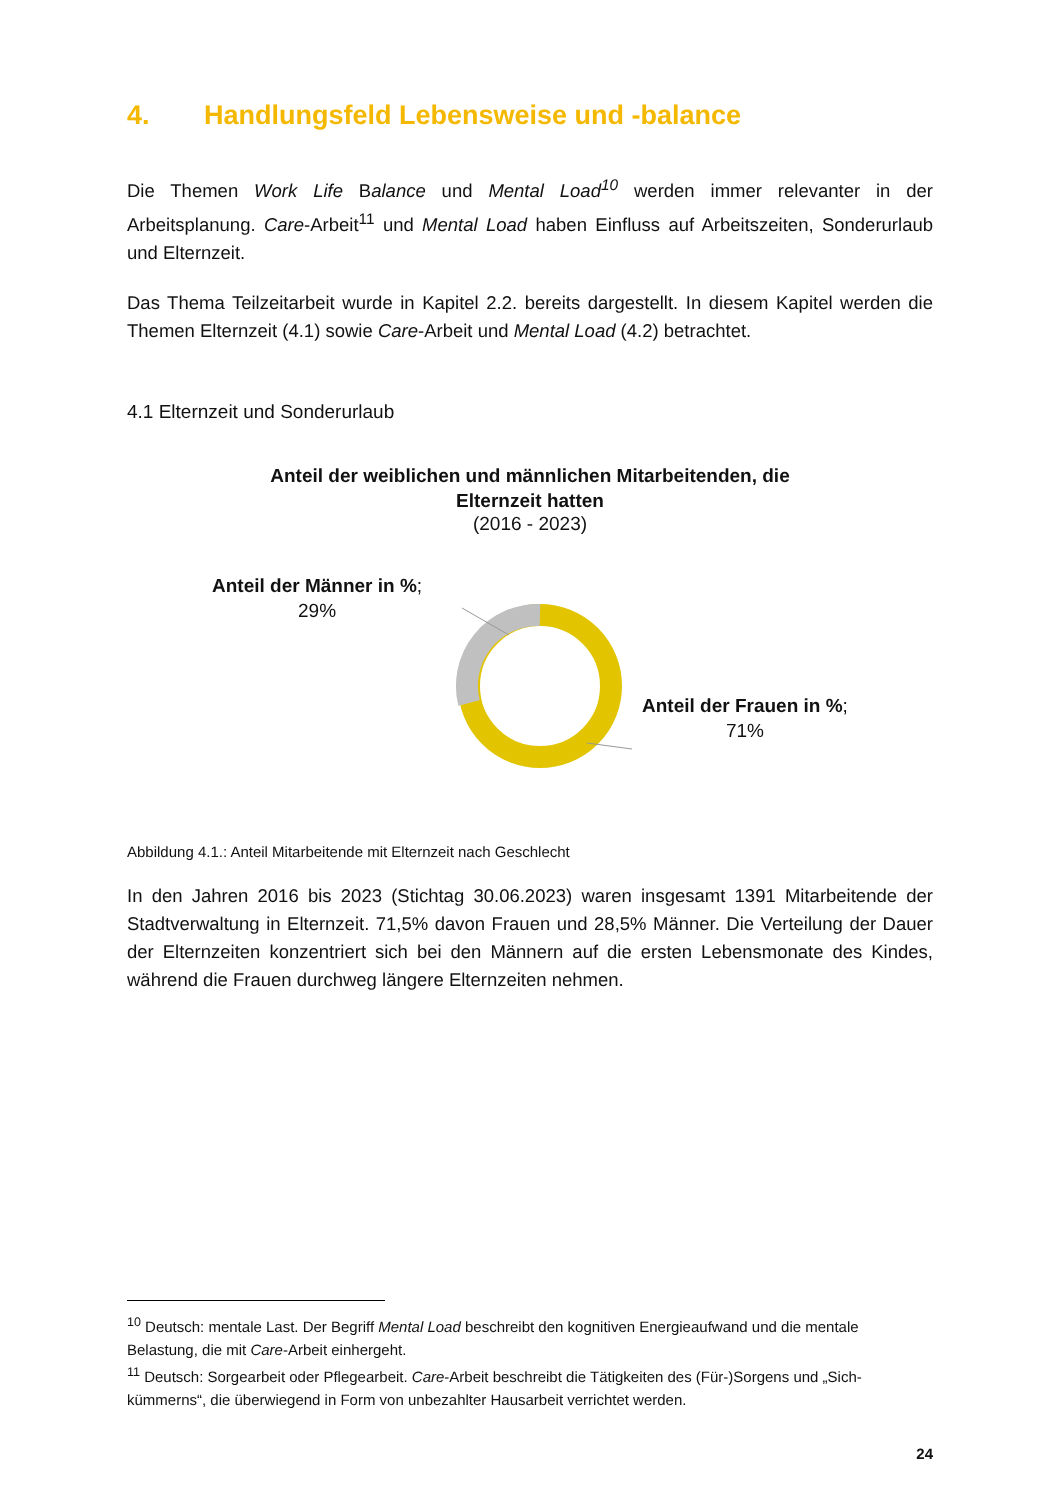4. Handlungsfeld Lebensweise und -balance
Die Themen Work Life Balance und Mental Load<sup>10</sup> werden immer relevanter in der Arbeitsplanung. Care-Arbeit<sup>11</sup> und Mental Load haben Einfluss auf Arbeitszeiten, Sonderurlaub und Elternzeit.
Das Thema Teilzeitarbeit wurde in Kapitel 2.2. bereits dargestellt. In diesem Kapitel werden die Themen Elternzeit (4.1) sowie Care-Arbeit und Mental Load (4.2) betrachtet.
4.1 Elternzeit und Sonderurlaub
Anteil der weiblichen und männlichen Mitarbeitenden, die Elternzeit hatten
(2016 - 2023)
Anteil der Männer in %;
29%
Anteil der Frauen in %;
71%
Abbildung 4.1.: Anteil Mitarbeitende mit Elternzeit nach Geschlecht
In den Jahren 2016 bis 2023 (Stichtag 30.06.2023) waren insgesamt 1391 Mitarbeitende der Stadtverwaltung in Elternzeit. 71,5% davon Frauen und 28,5% Männer. Die Verteilung der Dauer der Elternzeiten konzentriert sich bei den Männern auf die ersten Lebensmonate des Kindes, während die Frauen durchweg längere Elternzeiten nehmen.
<sup>10</sup> Deutsch: mentale Last. Der Begriff Mental Load beschreibt den kognitiven Energieaufwand und die mentale Belastung, die mit Care-Arbeit einhergeht.
<sup>11</sup> Deutsch: Sorgearbeit oder Pflegearbeit. Care-Arbeit beschreibt die Tätigkeiten des (Für-)Sorgens und „Sich-kümmerns“, die überwiegend in Form von unbezahlter Hausarbeit verrichtet werden.
24